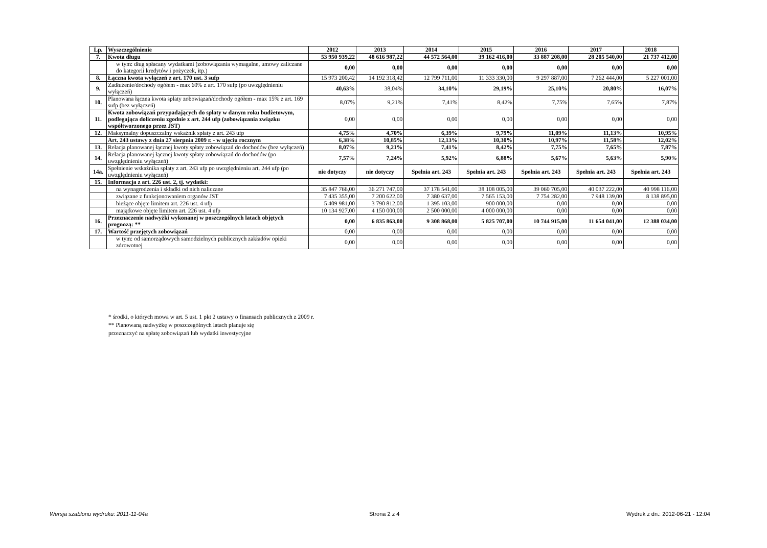| Lp. | Wyszczególnienie | 2012 | 2013 | 2014 | 2015 | 2016 | 2017 | 2018 |
| --- | --- | --- | --- | --- | --- | --- | --- | --- |
| 7. | Kwota długu | 53 950 939,22 | 48 616 987,22 | 44 572 564,00 | 39 162 416,00 | 33 887 208,00 | 28 205 540,00 | 21 737 412,00 |
| | w tym: dług spłacany wydatkami (zobowiązania wymagalne, umowy zaliczane do kategorii kredytów i pożyczek, itp.) | 0,00 | 0,00 | 0,00 | 0,00 | 0,00 | 0,00 | 0,00 |
| 8. | Łączna kwota wyłączeń z art. 170 ust. 3 sufp | 15 973 200,42 | 14 192 318,42 | 12 799 711,00 | 11 333 330,00 | 9 297 887,00 | 7 262 444,00 | 5 227 001,00 |
| 9. | Zadłużenie/dochody ogółem - max 60% z art. 170 sufp (po uwzględnieniu wyłączeń) | 40,63% | 38,04% | 34,10% | 29,19% | 25,10% | 20,80% | 16,07% |
| 10. | Planowana łączna kwota spłaty zobowiązań/dochody ogółem - max 15% z art. 169 sufp (bez wyłączeń) | 8,07% | 9,21% | 7,41% | 8,42% | 7,75% | 7,65% | 7,87% |
| 11. | Kwota zobowiązań przypadających do spłaty w danym roku budżetowym, podlegająca doliczeniu zgodnie z art. 244 ufp (zobowiązania związku współtworzonego przez JST) | 0,00 | 0,00 | 0,00 | 0,00 | 0,00 | 0,00 | 0,00 |
| 12. | Maksymalny dopuszczalny wskaźnik spłaty z art. 243 ufp | 4,75% | 4,70% | 6,39% | 9,79% | 11,09% | 11,13% | 10,95% |
| | Art. 243 ustawy z dnia 27 sierpnia 2009 r. - w ujęciu rocznym | 6,38% | 10,85% | 12,13% | 10,30% | 10,97% | 11,58% | 12,02% |
| 13. | Relacja planowanej łącznej kwoty spłaty zobowiązań do dochodów (bez wyłączeń) | 8,07% | 9,21% | 7,41% | 8,42% | 7,75% | 7,65% | 7,87% |
| 14. | Relacja planowanej łącznej kwoty spłaty zobowiązań do dochodów (po uwzględnieniu wyłączeń) | 7,57% | 7,24% | 5,92% | 6,88% | 5,67% | 5,63% | 5,90% |
| 14a. | Spełnienie wskaźnika spłaty z art. 243 ufp po uwzględnieniu art. 244 ufp (po uwzględnieniu wyłączeń) | nie dotyczy | nie dotyczy | Spełnia art. 243 | Spełnia art. 243 | Spełnia art. 243 | Spełnia art. 243 | Spełnia art. 243 |
| 15. | Informacja z art. 226 ust. 2, tj. wydatki: | | | | | | | |
| | na wynagrodzenia i składki od nich naliczane | 35 847 766,00 | 36 271 747,00 | 37 178 541,00 | 38 108 005,00 | 39 060 705,00 | 40 037 222,00 | 40 998 116,00 |
| | związane z funkcjonowaniem organów JST | 7 435 355,00 | 7 200 622,00 | 7 380 637,00 | 7 565 153,00 | 7 754 282,00 | 7 948 139,00 | 8 138 895,00 |
| | bieżące objęte limitem art. 226 ust. 4 ufp | 5 409 981,00 | 3 790 812,00 | 1 395 103,00 | 900 000,00 | 0,00 | 0,00 | 0,00 |
| | majątkowe objęte limitem art. 226 ust. 4 ufp | 10 134 927,00 | 4 150 000,00 | 2 500 000,00 | 4 000 000,00 | 0,00 | 0,00 | 0,00 |
| 16. | Przeznaczenie nadwyżki wykonanej w poszczególnych latach objętych prognozą: ** | 0,00 | 6 835 863,00 | 9 308 868,00 | 5 825 707,00 | 10 744 915,00 | 11 654 041,00 | 12 388 034,00 |
| 17. | Wartość przejętych zobowiązań | 0,00 | 0,00 | 0,00 | 0,00 | 0,00 | 0,00 | 0,00 |
| | w tym: od samorządowych samodzielnych publicznych zakładów opieki zdrowotnej | 0,00 | 0,00 | 0,00 | 0,00 | 0,00 | 0,00 | 0,00 |
* środki, o których mowa w art. 5 ust. 1 pkt 2 ustawy o finansach publicznych z 2009 r.
** Planowaną nadwyżkę w poszczególnych latach planuje się
przeznaczyć na spłatę zobowiązań lub wydatki inwestycyjne
Wersja szablonu wydruku: 2011-11-04a Strona 2 z 4 Wydruk z dn.: 2012-06-21 - 12:04